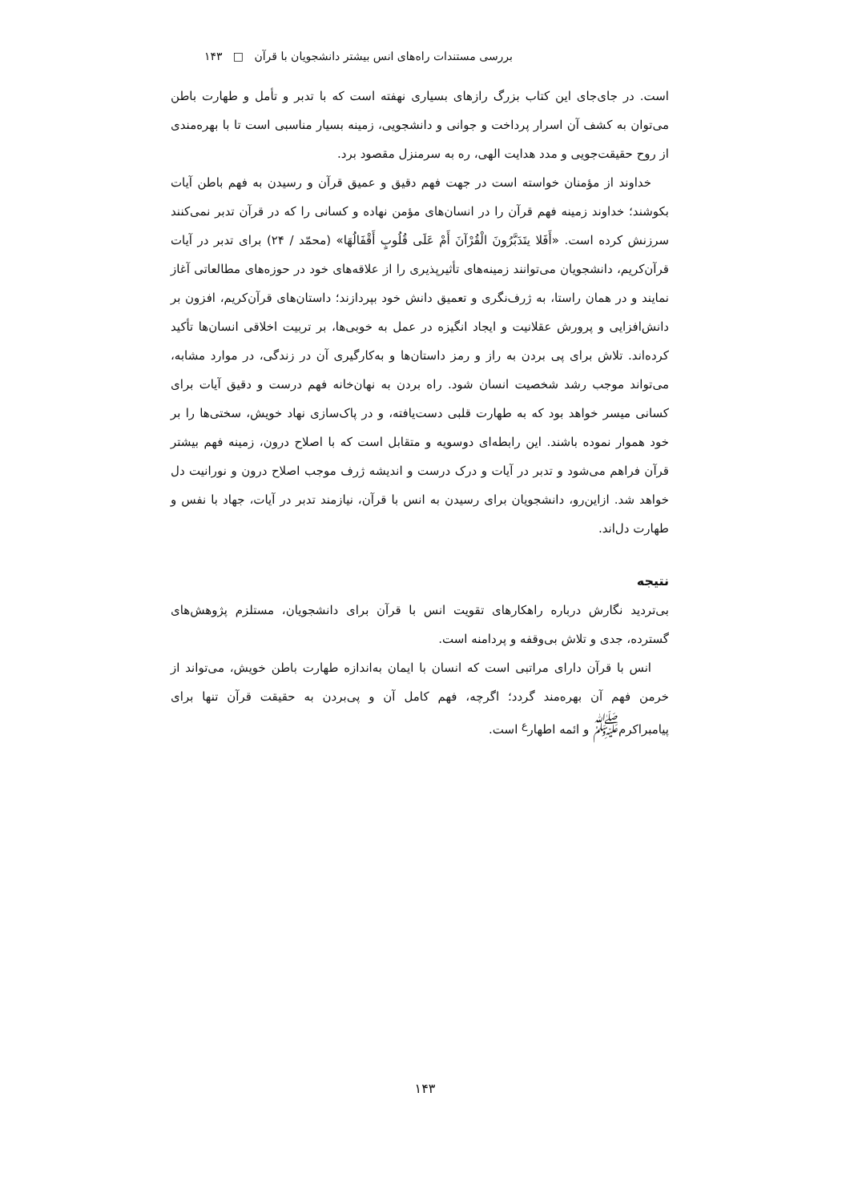بررسی مستندات راه‌های انس بیشتر دانشجویان با قرآن □ ۱۴۳
است. در جای‌جای این کتاب بزرگ رازهای بسیاری نهفته است که با تدبر و تأمل و طهارت باطن می‌توان به کشف آن اسرار پرداخت و جوانی و دانشجویی، زمینه بسیار مناسبی است تا با بهره‌مندی از روح حقیقت‌جویی و مدد هدایت الهی، ره به سرمنزل مقصود برد.
خداوند از مؤمنان خواسته است در جهت فهم دقیق و عمیق قرآن و رسیدن به فهم باطن آیات بکوشند؛ خداوند زمینه فهم قرآن را در انسان‌های مؤمن نهاده و کسانی را که در قرآن تدبر نمی‌کنند سرزنش کرده است. «أَفَلا یتَدَبَّرُونَ الْقُرْآنَ أَمْ عَلَی قُلُوبٍ أَقْفَالُهَا» (محمّد / ۲۴) برای تدبر در آیات قرآن‌کریم، دانشجویان می‌توانند زمینه‌های تأثیرپذیری را از علاقه‌های خود در حوزه‌های مطالعاتی آغاز نمایند و در همان راستا، به ژرف‌نگری و تعمیق دانش خود بپردازند؛ داستان‌های قرآن‌کریم، افزون بر دانش‌افزایی و پرورش عقلانیت و ایجاد انگیزه در عمل به خوبی‌ها، بر تربیت اخلاقی انسان‌ها تأکید کرده‌اند. تلاش برای پی بردن به راز و رمز داستان‌ها و به‌کارگیری آن در زندگی، در موارد مشابه، می‌تواند موجب رشد شخصیت انسان شود. راه بردن به نهان‌خانه فهم درست و دقیق آیات برای کسانی میسر خواهد بود که به طهارت قلبی دست‌یافته، و در پاک‌سازی نهاد خویش، سختی‌ها را بر خود هموار نموده باشند. این رابطه‌ای دوسویه و متقابل است که با اصلاح درون، زمینه فهم بیشتر قرآن فراهم می‌شود و تدبر در آیات و درک درست و اندیشه ژرف موجب اصلاح درون و نورانیت دل خواهد شد. ازاین‌رو، دانشجویان برای رسیدن به انس با قرآن، نیازمند تدبر در آیات، جهاد با نفس و طهارت دل‌اند.
نتیجه
بی‌تردید نگارش درباره راهکارهای تقویت انس با قرآن برای دانشجویان، مستلزم پژوهش‌های گسترده، جدی و تلاش بی‌وقفه و پردامنه است.
انس با قرآن دارای مراتبی است که انسان با ایمان به‌اندازه طهارت باطن خویش، می‌تواند از خرمن فهم آن بهره‌مند گردد؛ اگرچه، فهم کامل آن و پی‌بردن به حقیقت قرآن تنها برای پیامبراکرم<sup>ﷺ</sup> و ائمه اطهار<sup>ع</sup> است.
۱۴۳